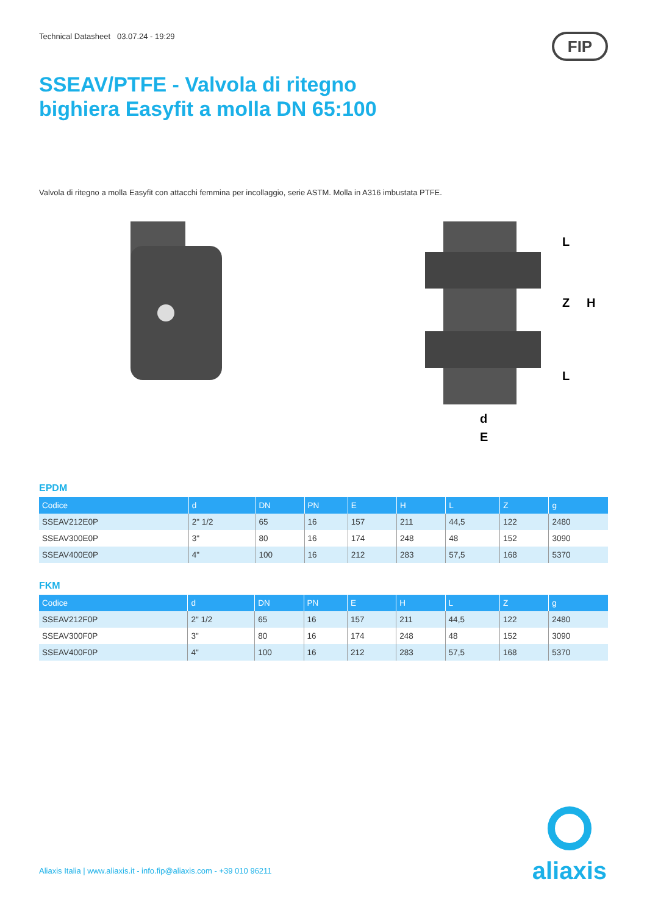Technical Datasheet 03.07.24 - 19:29
FIP
SSEAV/PTFE - Valvola di ritegno
bighiera Easyfit a molla DN 65:100
Valvola di ritegno a molla Easyfit con attacchi femmina per incollaggio, serie ASTM. Molla in A316 imbustata PTFE.
L
Z
H
L
d
E
EPDM
| Codice | d | DN | PN | E | H | L | Z | g |
| --- | --- | --- | --- | --- | --- | --- | --- | --- |
| SSEAV212E0P | 2" 1/2 | 65 | 16 | 157 | 211 | 44,5 | 122 | 2480 |
| SSEAV300E0P | 3" | 80 | 16 | 174 | 248 | 48 | 152 | 3090 |
| SSEAV400E0P | 4" | 100 | 16 | 212 | 283 | 57,5 | 168 | 5370 |
FKM
| Codice | d | DN | PN | E | H | L | Z | g |
| --- | --- | --- | --- | --- | --- | --- | --- | --- |
| SSEAV212F0P | 2" 1/2 | 65 | 16 | 157 | 211 | 44,5 | 122 | 2480 |
| SSEAV300F0P | 3" | 80 | 16 | 174 | 248 | 48 | 152 | 3090 |
| SSEAV400F0P | 4" | 100 | 16 | 212 | 283 | 57,5 | 168 | 5370 |
Aliaxis Italia | www.aliaxis.it - info.fip@aliaxis.com - +39 010 96211
aliaxis